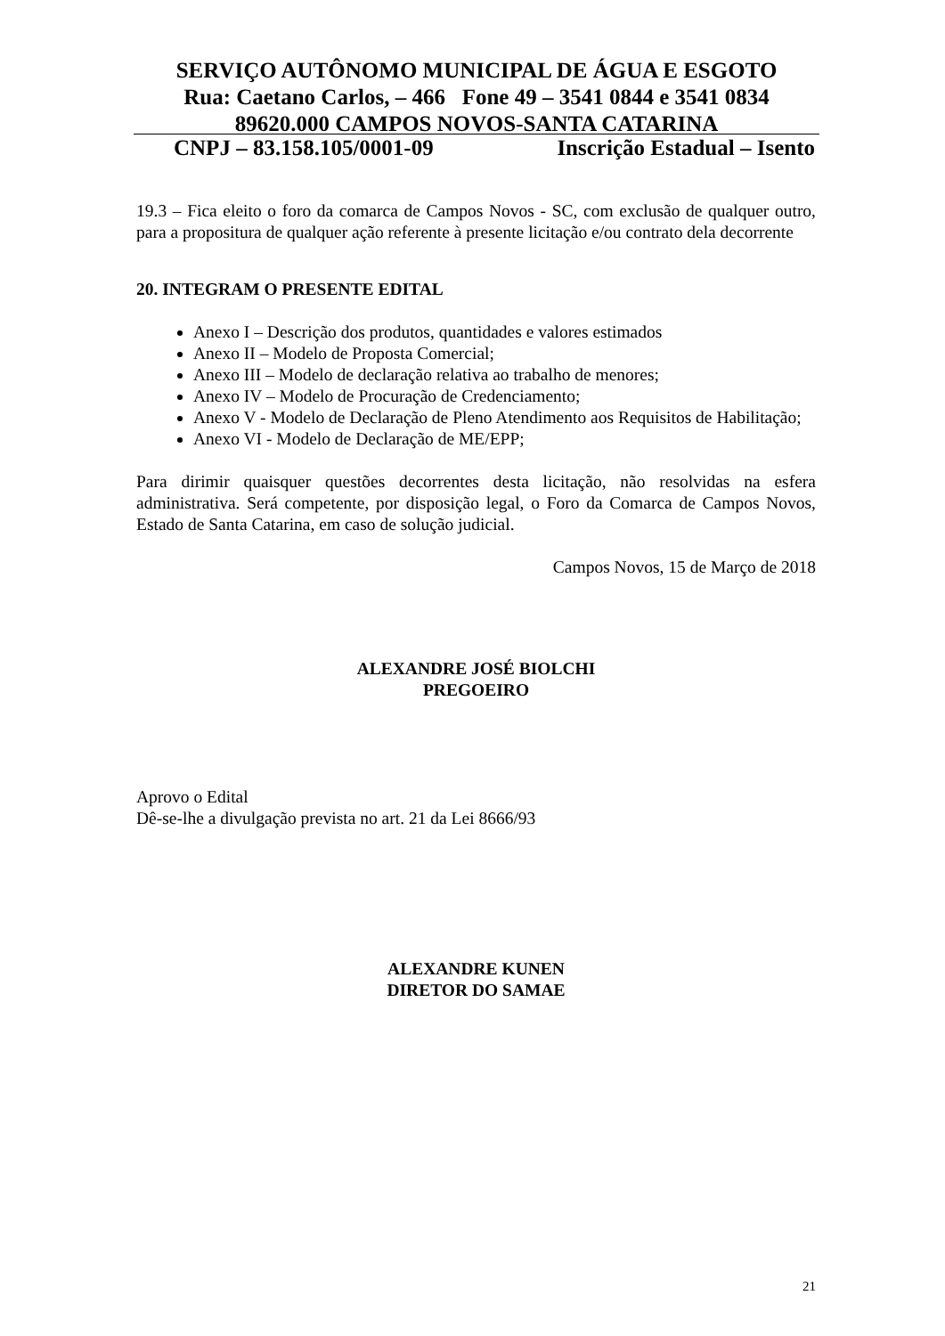SERVIÇO AUTÔNOMO MUNICIPAL DE ÁGUA E ESGOTO
Rua: Caetano Carlos, – 466 Fone 49 – 3541 0844 e 3541 0834
89620.000 CAMPOS NOVOS-SANTA CATARINA
CNPJ – 83.158.105/0001-09 Inscrição Estadual – Isento
19.3 – Fica eleito o foro da comarca de Campos Novos - SC, com exclusão de qualquer outro, para a propositura de qualquer ação referente à presente licitação e/ou contrato dela decorrente
20. INTEGRAM O PRESENTE EDITAL
Anexo I – Descrição dos produtos, quantidades e valores estimados
Anexo II – Modelo de Proposta Comercial;
Anexo III – Modelo de declaração relativa ao trabalho de menores;
Anexo IV – Modelo de Procuração de Credenciamento;
Anexo V - Modelo de Declaração de Pleno Atendimento aos Requisitos de Habilitação;
Anexo VI - Modelo de Declaração de ME/EPP;
Para dirimir quaisquer questões decorrentes desta licitação, não resolvidas na esfera administrativa. Será competente, por disposição legal, o Foro da Comarca de Campos Novos, Estado de Santa Catarina, em caso de solução judicial.
Campos Novos, 15 de Março de 2018
ALEXANDRE JOSÉ BIOLCHI
PREGOEIRO
Aprovo o Edital
Dê-se-lhe a divulgação prevista no art. 21 da Lei 8666/93
ALEXANDRE KUNEN
DIRETOR DO SAMAE
21